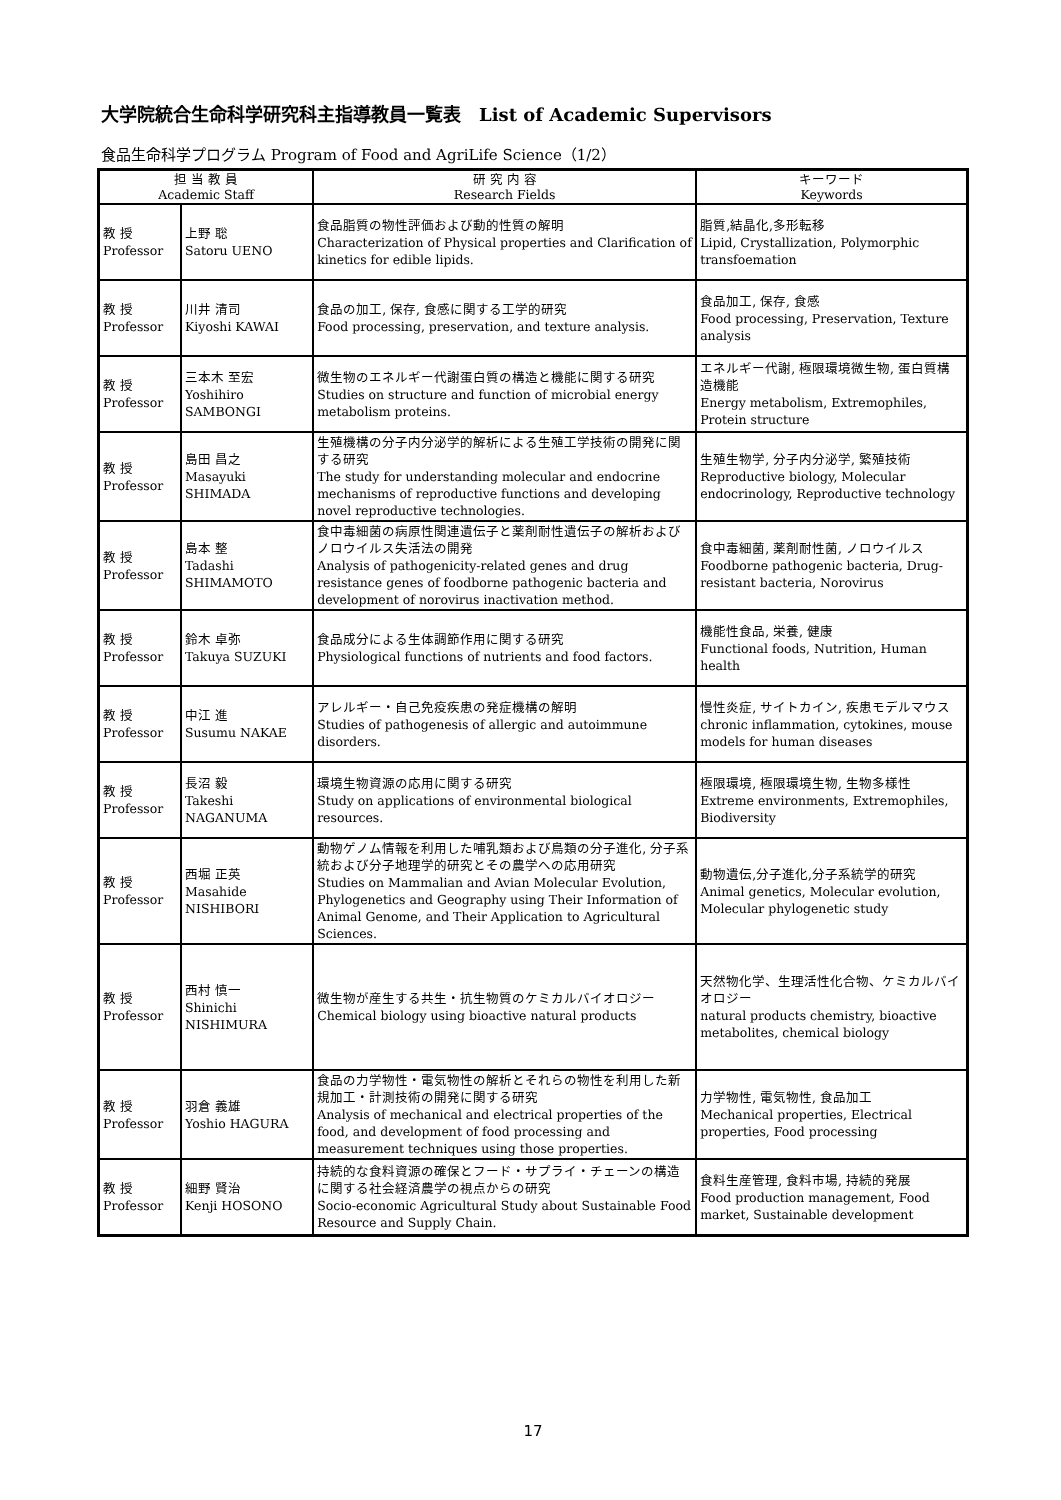大学院統合生命科学研究科主指導教員一覧表　List of Academic Supervisors
食品生命科学プログラム Program of Food and AgriLife Science（1/2）
| 担 当 教 員 Academic Staff | | 研 究 内 容 Research Fields | キーワード Keywords |
| --- | --- | --- | --- |
| 教 授 Professor | 上野 聡 Satoru UENO | 食品脂質の物性評価および動的性質の解明 Characterization of Physical properties and Clarification of kinetics for edible lipids. | 脂質,結晶化,多形転移 Lipid, Crystallization, Polymorphic transfoemation |
| 教 授 Professor | 川井 清司 Kiyoshi KAWAI | 食品の加工, 保存, 食感に関する工学的研究 Food processing, preservation, and texture analysis. | 食品加工, 保存, 食感 Food processing, Preservation, Texture analysis |
| 教 授 Professor | 三本木 至宏 Yoshihiro SAMBONGI | 微生物のエネルギー代謝蛋白質の構造と機能に関する研究 Studies on structure and function of microbial energy metabolism proteins. | エネルギー代謝, 極限環境微生物, 蛋白質構造機能 Energy metabolism, Extremophiles, Protein structure |
| 教 授 Professor | 島田 昌之 Masayuki SHIMADA | 生殖機構の分子内分泌学的解析による生殖工学技術の開発に関する研究 The study for understanding molecular and endocrine mechanisms of reproductive functions and developing novel reproductive technologies. | 生殖生物学, 分子内分泌学, 繁殖技術 Reproductive biology, Molecular endocrinology, Reproductive technology |
| 教 授 Professor | 島本 整 Tadashi SHIMAMOTO | 食中毒細菌の病原性関連遺伝子と薬剤耐性遺伝子の解析およびノロウイルス失活法の開発 Analysis of pathogenicity-related genes and drug resistance genes of foodborne pathogenic bacteria and development of norovirus inactivation method. | 食中毒細菌, 薬剤耐性菌, ノロウイルス Foodborne pathogenic bacteria, Drug-resistant bacteria, Norovirus |
| 教 授 Professor | 鈴木 卓弥 Takuya SUZUKI | 食品成分による生体調節作用に関する研究 Physiological functions of nutrients and food factors. | 機能性食品, 栄養, 健康 Functional foods, Nutrition, Human health |
| 教 授 Professor | 中江 進 Susumu NAKAE | アレルギー・自己免疫疾患の発症機構の解明 Studies of pathogenesis of allergic and autoimmune disorders. | 慢性炎症, サイトカイン, 疾患モデルマウス chronic inflammation, cytokines, mouse models for human diseases |
| 教 授 Professor | 長沼 毅 Takeshi NAGANUMA | 環境生物資源の応用に関する研究 Study on applications of environmental biological resources. | 極限環境, 極限環境生物, 生物多様性 Extreme environments, Extremophiles, Biodiversity |
| 教 授 Professor | 西堀 正英 Masahide NISHIBORI | 動物ゲノム情報を利用した哺乳類および鳥類の分子進化, 分子系統および分子地理学的研究とその農学への応用研究 Studies on Mammalian and Avian Molecular Evolution, Phylogenetics and Geography using Their Information of Animal Genome, and Their Application to Agricultural Sciences. | 動物遺伝,分子進化,分子系統学的研究 Animal genetics, Molecular evolution, Molecular phylogenetic study |
| 教 授 Professor | 西村 慎一 Shinichi NISHIMURA | 微生物が産生する共生・抗生物質のケミカルバイオロジー Chemical biology using bioactive natural products | 天然物化学、生理活性化合物、ケミカルバイオロジー natural products chemistry, bioactive metabolites, chemical biology |
| 教 授 Professor | 羽倉 義雄 Yoshio HAGURA | 食品の力学物性・電気物性の解析とそれらの物性を利用した新規加工・計測技術の開発に関する研究 Analysis of mechanical and electrical properties of the food, and development of food processing and measurement techniques using those properties. | 力学物性, 電気物性, 食品加工 Mechanical properties, Electrical properties, Food processing |
| 教 授 Professor | 細野 賢治 Kenji HOSONO | 持続的な食料資源の確保とフード・サプライ・チェーンの構造に関する社会経済農学の視点からの研究 Socio-economic Agricultural Study about Sustainable Food Resource and Supply Chain. | 食料生産管理, 食料市場, 持続的発展 Food production management, Food market, Sustainable development |
17